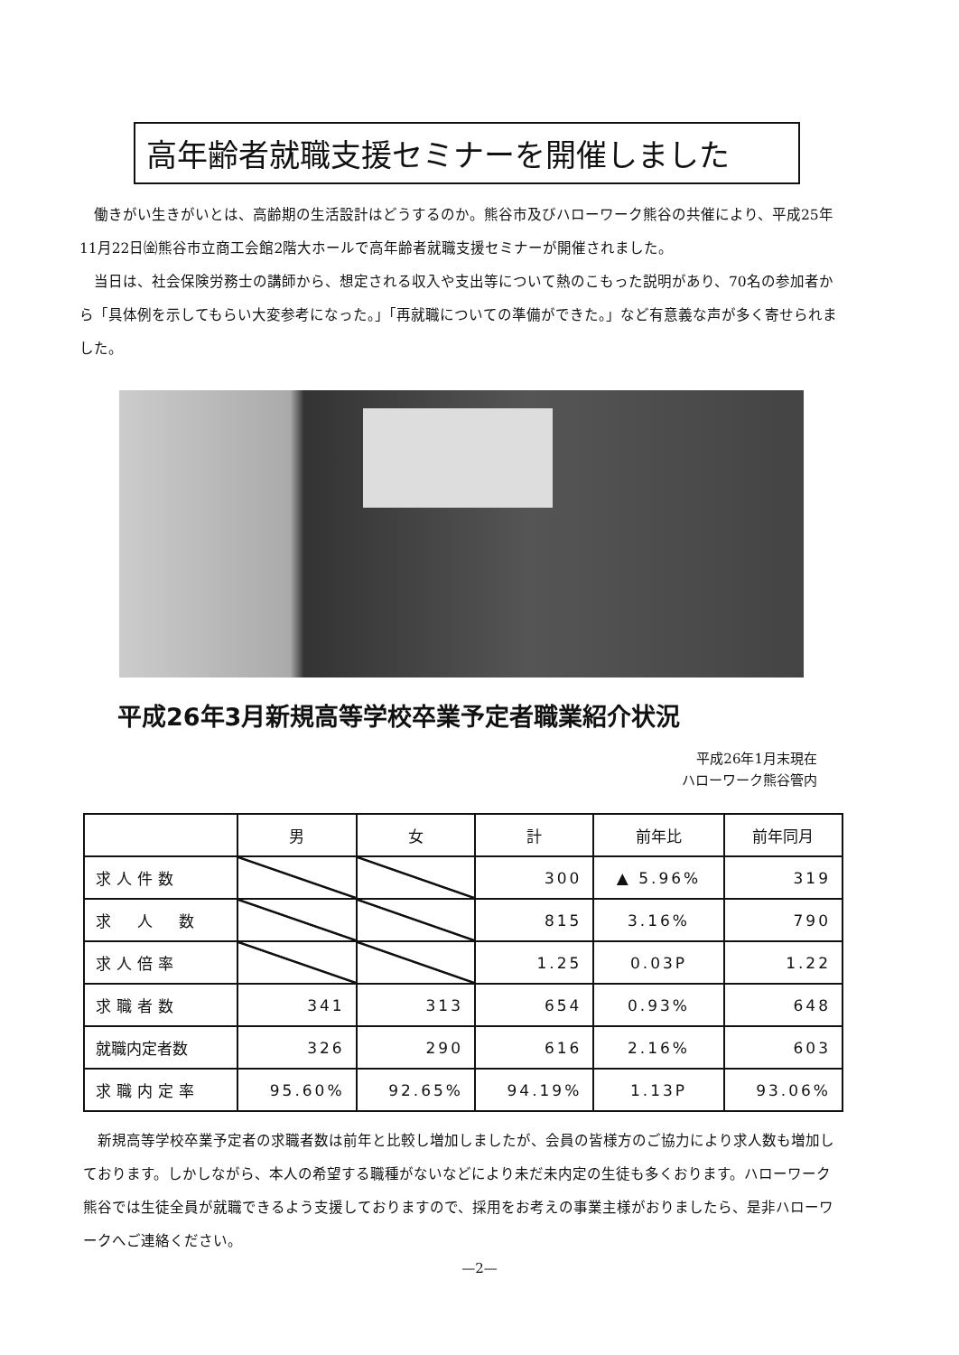高年齢者就職支援セミナーを開催しました
　働きがい生きがいとは、高齢期の生活設計はどうするのか。熊谷市及びハローワーク熊谷の共催により、平成25年11月22日㈮熊谷市立商工会館2階大ホールで高年齢者就職支援セミナーが開催されました。
　当日は、社会保険労務士の講師から、想定される収入や支出等について熱のこもった説明があり、70名の参加者から「具体例を示してもらい大変参考になった。」「再就職についての準備ができた。」など有意義な声が多く寄せられました。
平成26年3月新規高等学校卒業予定者職業紹介状況
平成26年1月末現在
ハローワーク熊谷管内
| | 男 | 女 | 計 | 前年比 | 前年同月 |
| --- | --- | --- | --- | --- | --- |
| 求人件数 | | | 300 | ▲ 5.96% | 319 |
| 求 人 数 | | | 815 | 3.16% | 790 |
| 求人倍率 | | | 1.25 | 0.03P | 1.22 |
| 求職者数 | 341 | 313 | 654 | 0.93% | 648 |
| 就職内定者数 | 326 | 290 | 616 | 2.16% | 603 |
| 求職内定率 | 95.60% | 92.65% | 94.19% | 1.13P | 93.06% |
　新規高等学校卒業予定者の求職者数は前年と比較し増加しましたが、会員の皆様方のご協力により求人数も増加しております。しかしながら、本人の希望する職種がないなどにより未だ未内定の生徒も多くおります。ハローワーク熊谷では生徒全員が就職できるよう支援しておりますので、採用をお考えの事業主様がおりましたら、是非ハローワークへご連絡ください。
—2—